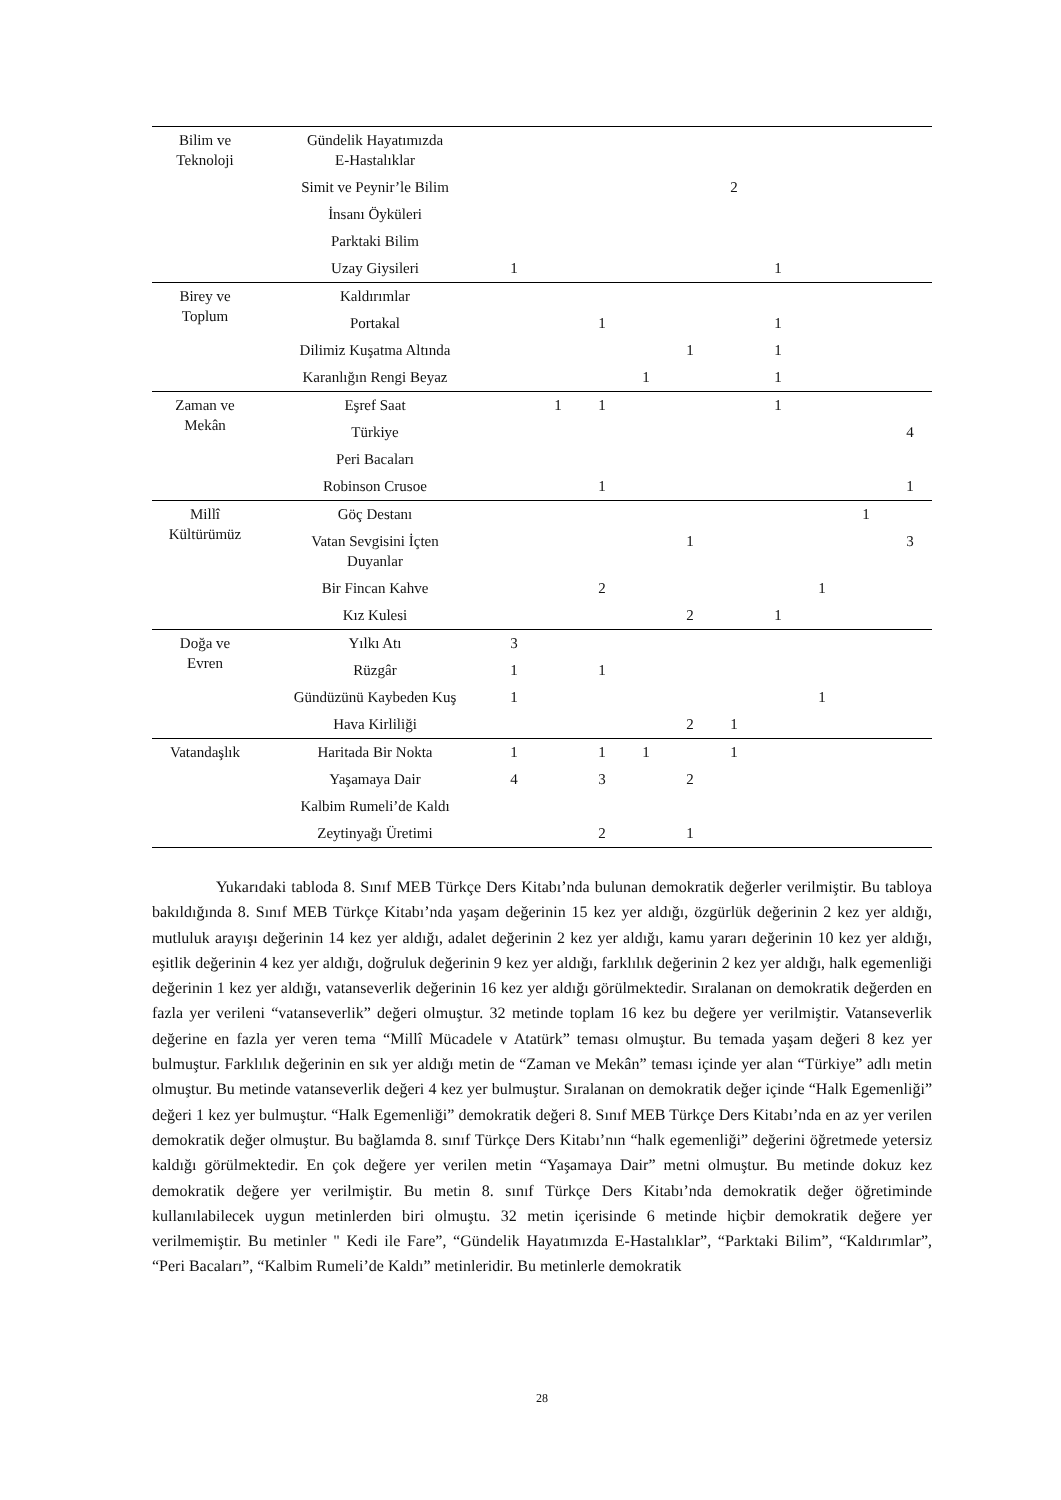| Bilim ve Teknoloji | Gündelik Hayatımızda E-Hastalıklar | | | | | | | | | | | |
| | Simit ve Peynir’le Bilim | | | | | | 2 | | | | | |
| | İnsanı Öyküleri | | | | | | | | | | | |
| | Parktaki Bilim | | | | | | | | | | | |
| | Uzay Giysileri | 1 | | | | | | 1 | | | | |
| | Birey ve Toplum | Kaldırımlar | | | | | | | | | | |
| Portakal | | | | 1 | | | | 1 | | | | |
| Dilimiz Kuşatma Altında | | | | | | 1 | | 1 | | | | |
| Karanlığın Rengi Beyaz | | | | | 1 | | | 1 | | | | |
| Zaman ve Mekân | Eşref Saat | | 1 | 1 | | | | 1 | | | | |
| | Türkiye | | | | | | | | | | 4 | |
| | Peri Bacaları | | | | | | | | | | | |
| | Robinson Crusoe | | | 1 | | | | | | | 1 | |
| Millî Kültürümüz | Göç Destanı | | | | | | | | | 1 | | |
| | Vatan Sevgisini İçten Duyanlar | | | | | 1 | | | | | 3 | |
| | Bir Fincan Kahve | | | 2 | | | | | 1 | | | |
| | Kız Kulesi | | | | | 2 | | 1 | | | | |
| Doğa ve Evren | Yılkı Atı | 3 | | | | | | | | | | |
| | Rüzgâr | 1 | | 1 | | | | | | | | |
| | Gündüzünü Kaybeden Kuş | 1 | | | | | | | 1 | | | |
| | Hava Kirliliği | | | | | 2 | 1 | | | | | |
| Vatandaşlık | Haritada Bir Nokta | 1 | | 1 | 1 | | 1 | | | | | |
| | Yaşamaya Dair | 4 | | 3 | | 2 | | | | | | |
| | Kalbim Rumeli’de Kaldı | | | | | | | | | | | |
| | Zeytinyağı Üretimi | | | 2 | | 1 | | | | | | |
Yukarıdaki tabloda 8. Sınıf MEB Türkçe Ders Kitabı’nda bulunan demokratik değerler verilmiştir. Bu tabloya bakıldığında 8. Sınıf MEB Türkçe Kitabı’nda yaşam değerinin 15 kez yer aldığı, özgürlük değerinin 2 kez yer aldığı, mutluluk arayışı değerinin 14 kez yer aldığı, adalet değerinin 2 kez yer aldığı, kamu yararı değerinin 10 kez yer aldığı, eşitlik değerinin 4 kez yer aldığı, doğruluk değerinin 9 kez yer aldığı, farklılık değerinin 2 kez yer aldığı, halk egemenliği değerinin 1 kez yer aldığı, vatanseverlik değerinin 16 kez yer aldığı görülmektedir. Sıralanan on demokratik değerden en fazla yer verileni “vatanseverlik” değeri olmuştur. 32 metinde toplam 16 kez bu değere yer verilmiştir. Vatanseverlik değerine en fazla yer veren tema “Millî Mücadele v Atatürk” teması olmuştur. Bu temada yaşam değeri 8 kez yer bulmuştur. Farklılık değerinin en sık yer aldığı metin de “Zaman ve Mekân” teması içinde yer alan “Türkiye” adlı metin olmuştur. Bu metinde vatanseverlik değeri 4 kez yer bulmuştur. Sıralanan on demokratik değer içinde “Halk Egemenliği” değeri 1 kez yer bulmuştur. “Halk Egemenliği” demokratik değeri 8. Sınıf MEB Türkçe Ders Kitabı’nda en az yer verilen demokratik değer olmuştur. Bu bağlamda 8. sınıf Türkçe Ders Kitabı’nın “halk egemenliği” değerini öğretmede yetersiz kaldığı görülmektedir. En çok değere yer verilen metin “Yaşamaya Dair” metni olmuştur. Bu metinde dokuz kez demokratik değere yer verilmiştir. Bu metin 8. sınıf Türkçe Ders Kitabı’nda demokratik değer öğretiminde kullanılabilecek uygun metinlerden biri olmuştu. 32 metin içerisinde 6 metinde hiçbir demokratik değere yer verilmemiştir. Bu metinler " Kedi ile Fare”, “Gündelik Hayatımızda E-Hastalıklar”, “Parktaki Bilim”, “Kaldırımlar”, “Peri Bacaları”, “Kalbim Rumeli’de Kaldı” metinleridir. Bu metinlerle demokratik
28